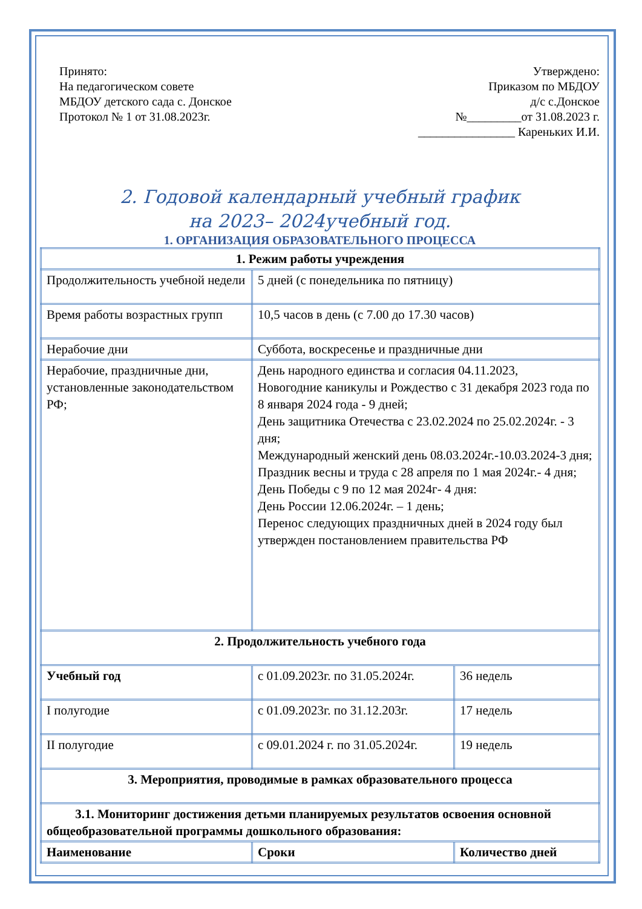Принято:
На педагогическом совете
МБДОУ детского сада с. Донское
Протокол № 1 от 31.08.2023г.
Утверждено:
Приказом по МБДОУ
д/с с.Донское
№_________от 31.08.2023 г.
________________ Кареньких И.И.
2. Годовой календарный учебный график
на 2023– 2024учебный год.
1. ОРГАНИЗАЦИЯ ОБРАЗОВАТЕЛЬНОГО ПРОЦЕССА
| 1. Режим работы учреждения | | |
| Продолжительность учебной недели | 5 дней (с понедельника по пятницу) | |
| Время работы возрастных групп | 10,5 часов в день (с 7.00 до 17.30 часов) | |
| Нерабочие дни | Суббота, воскресенье и праздничные дни | |
| Нерабочие, праздничные дни, установленные законодательством РФ; | День народного единства и согласия 04.11.2023, Новогодние каникулы и Рождество с 31 декабря 2023 года по 8 января 2024 года - 9 дней; День защитника Отечества с 23.02.2024 по 25.02.2024г. - 3 дня; Международный женский день 08.03.2024г.-10.03.2024-3 дня; Праздник весны и труда с 28 апреля по 1 мая 2024г.- 4 дня; День Победы с 9 по 12 мая 2024г- 4 дня: День России 12.06.2024г. – 1 день; Перенос следующих праздничных дней в 2024 году был утвержден постановлением правительства РФ | |
| 2. Продолжительность учебного года | | |
| Учебный год | с 01.09.2023г. по 31.05.2024г. | 36 недель |
| I полугодие | с 01.09.2023г. по 31.12.203г. | 17 недель |
| II полугодие | с 09.01.2024 г. по 31.05.2024г. | 19 недель |
| 3. Мероприятия, проводимые в рамках образовательного процесса | | |
| 3.1. Мониторинг достижения детьми планируемых результатов освоения основной общеобразовательной программы дошкольного образования: | | |
| Наименование | Сроки | Количество дней |